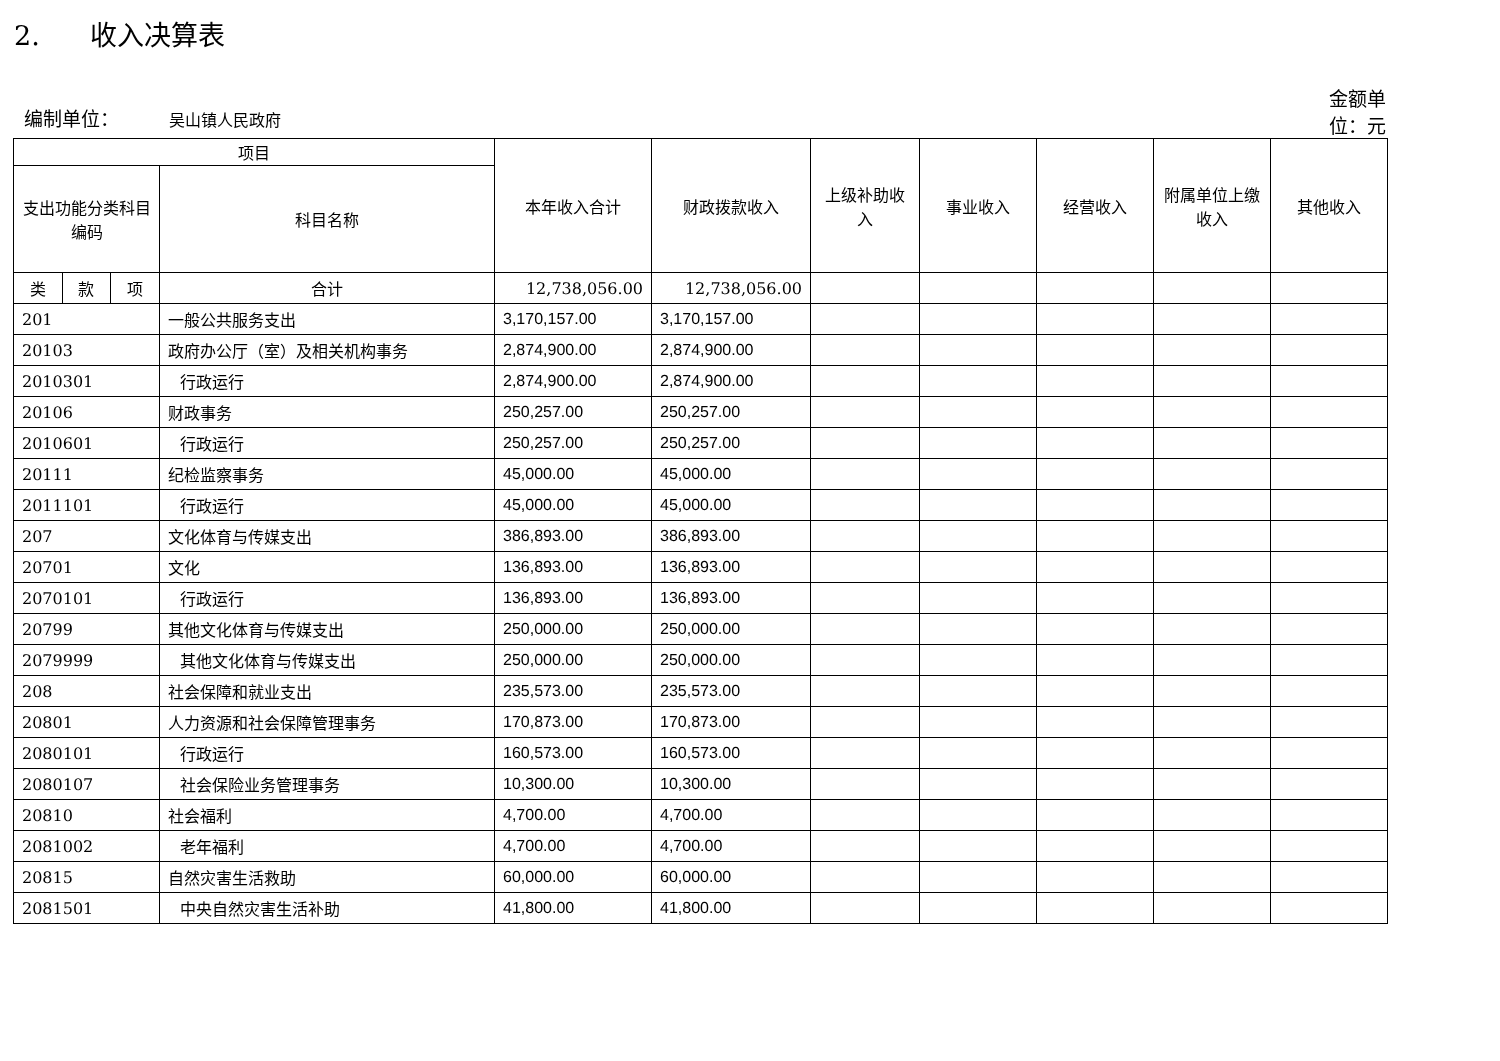2. 收入决算表
编制单位： 吴山镇人民政府
金额单位：元
| 项目 | | | | 本年收入合计 | 财政拨款收入 | 上级补助收入 | 事业收入 | 经营收入 | 附属单位上缴收入 | 其他收入 |
| --- | --- | --- | --- | --- | --- | --- | --- | --- | --- | --- |
| 支出功能分类科目编码 | | | 科目名称 | | | | | | | |
| 类 | 款 | 项 | 合计 | 12,738,056.00 | 12,738,056.00 | | | | | |
| 201 | | | 一般公共服务支出 | 3,170,157.00 | 3,170,157.00 | | | | | |
| 20103 | | | 政府办公厅（室）及相关机构事务 | 2,874,900.00 | 2,874,900.00 | | | | | |
| 2010301 | | | 行政运行 | 2,874,900.00 | 2,874,900.00 | | | | | |
| 20106 | | | 财政事务 | 250,257.00 | 250,257.00 | | | | | |
| 2010601 | | | 行政运行 | 250,257.00 | 250,257.00 | | | | | |
| 20111 | | | 纪检监察事务 | 45,000.00 | 45,000.00 | | | | | |
| 2011101 | | | 行政运行 | 45,000.00 | 45,000.00 | | | | | |
| 207 | | | 文化体育与传媒支出 | 386,893.00 | 386,893.00 | | | | | |
| 20701 | | | 文化 | 136,893.00 | 136,893.00 | | | | | |
| 2070101 | | | 行政运行 | 136,893.00 | 136,893.00 | | | | | |
| 20799 | | | 其他文化体育与传媒支出 | 250,000.00 | 250,000.00 | | | | | |
| 2079999 | | | 其他文化体育与传媒支出 | 250,000.00 | 250,000.00 | | | | | |
| 208 | | | 社会保障和就业支出 | 235,573.00 | 235,573.00 | | | | | |
| 20801 | | | 人力资源和社会保障管理事务 | 170,873.00 | 170,873.00 | | | | | |
| 2080101 | | | 行政运行 | 160,573.00 | 160,573.00 | | | | | |
| 2080107 | | | 社会保险业务管理事务 | 10,300.00 | 10,300.00 | | | | | |
| 20810 | | | 社会福利 | 4,700.00 | 4,700.00 | | | | | |
| 2081002 | | | 老年福利 | 4,700.00 | 4,700.00 | | | | | |
| 20815 | | | 自然灾害生活救助 | 60,000.00 | 60,000.00 | | | | | |
| 2081501 | | | 中央自然灾害生活补助 | 41,800.00 | 41,800.00 | | | | | |